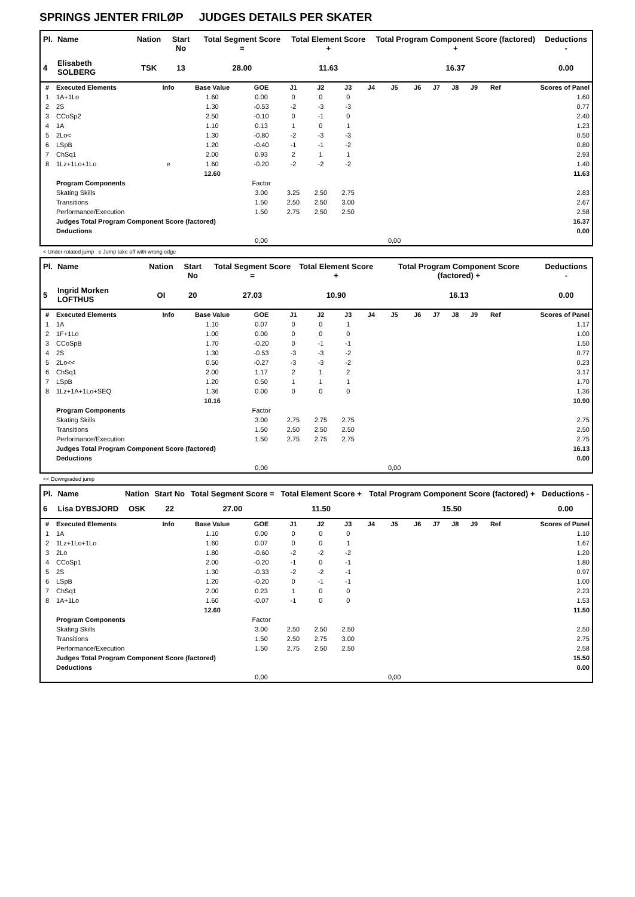SPRINGS JENTER FRILØP JUDGES DETAILS PER SKATER
| Pl. | Name | Nation | Start No | Total Segment Score = | Total Element Score + | Total Program Component Score (factored) + | Deductions - |
| --- | --- | --- | --- | --- | --- | --- | --- |
| 4 | Elisabeth SOLBERG | TSK | 13 | 28.00 | 11.63 | 16.37 | 0.00 |
| # | Executed Elements | Info | Base Value | GOE | J1 | J2 | J3 | J4 | J5 | J6 | J7 | J8 | J9 | Ref | Scores of Panel |
| 1 | 1A+1Lo | | 1.60 | 0.00 | 0 | 0 | 0 | | | | | | | | 1.60 |
| 2 | 2S | | 1.30 | -0.53 | -2 | -3 | -3 | | | | | | | | 0.77 |
| 3 | CCoSp2 | | 2.50 | -0.10 | 0 | -1 | 0 | | | | | | | | 2.40 |
| 4 | 1A | | 1.10 | 0.13 | 1 | 0 | 1 | | | | | | | | 1.23 |
| 5 | 2Lo< | | 1.30 | -0.80 | -2 | -3 | -3 | | | | | | | | 0.50 |
| 6 | LSpB | | 1.20 | -0.40 | -1 | -1 | -2 | | | | | | | | 0.80 |
| 7 | ChSq1 | | 2.00 | 0.93 | 2 | 1 | 1 | | | | | | | | 2.93 |
| 8 | 1Lz+1Lo+1Lo | e | 1.60 | -0.20 | -2 | -2 | -2 | | | | | | | | 1.40 |
| | | | 12.60 | | | | | | | | | | | | 11.63 |
| | Program Components | | | Factor | | | | | | | | | | | |
| | Skating Skills | | | 3.00 | 3.25 | 2.50 | 2.75 | | | | | | | | 2.83 |
| | Transitions | | | 1.50 | 2.50 | 2.50 | 3.00 | | | | | | | | 2.67 |
| | Performance/Execution | | | 1.50 | 2.75 | 2.50 | 2.50 | | | | | | | | 2.58 |
| | Judges Total Program Component Score (factored) | | | | | | | | | | | | | | 16.37 |
| | Deductions | | | | | | | | | | | | | | 0.00 |
| | | | | 0,00 | | | | | 0,00 | | | | | | |
< Under-rotated jump e Jump take off with wrong edge
| Pl. | Name | Nation | Start No | Total Segment Score = | Total Element Score + | Total Program Component Score (factored) + | Deductions - |
| --- | --- | --- | --- | --- | --- | --- | --- |
| 5 | Ingrid Morken LOFTHUS | OI | 20 | 27.03 | 10.90 | 16.13 | 0.00 |
| # | Executed Elements | Info | Base Value | GOE | J1 | J2 | J3 | J4 | J5 | J6 | J7 | J8 | J9 | Ref | Scores of Panel |
| 1 | 1A | | 1.10 | 0.07 | 0 | 0 | 1 | | | | | | | | 1.17 |
| 2 | 1F+1Lo | | 1.00 | 0.00 | 0 | 0 | 0 | | | | | | | | 1.00 |
| 3 | CCoSpB | | 1.70 | -0.20 | 0 | -1 | -1 | | | | | | | | 1.50 |
| 4 | 2S | | 1.30 | -0.53 | -3 | -3 | -2 | | | | | | | | 0.77 |
| 5 | 2Lo<< | | 0.50 | -0.27 | -3 | -3 | -2 | | | | | | | | 0.23 |
| 6 | ChSq1 | | 2.00 | 1.17 | 2 | 1 | 2 | | | | | | | | 3.17 |
| 7 | LSpB | | 1.20 | 0.50 | 1 | 1 | 1 | | | | | | | | 1.70 |
| 8 | 1Lz+1A+1Lo+SEQ | | 1.36 | 0.00 | 0 | 0 | 0 | | | | | | | | 1.36 |
| | | | 10.16 | | | | | | | | | | | | 10.90 |
| | Program Components | | | Factor | | | | | | | | | | | |
| | Skating Skills | | | 3.00 | 2.75 | 2.75 | 2.75 | | | | | | | | 2.75 |
| | Transitions | | | 1.50 | 2.50 | 2.50 | 2.50 | | | | | | | | 2.50 |
| | Performance/Execution | | | 1.50 | 2.75 | 2.75 | 2.75 | | | | | | | | 2.75 |
| | Judges Total Program Component Score (factored) | | | | | | | | | | | | | | 16.13 |
| | Deductions | | | | | | | | | | | | | | 0.00 |
| | | | | 0,00 | | | | | 0,00 | | | | | | |
<< Downgraded jump
| Pl. | Name | Nation | Start No | Total Segment Score = | Total Element Score + | Total Program Component Score (factored) + | Deductions - |
| --- | --- | --- | --- | --- | --- | --- | --- |
| 6 | Lisa DYBSJORD | OSK | 22 | 27.00 | 11.50 | 15.50 | 0.00 |
| # | Executed Elements | Info | Base Value | GOE | J1 | J2 | J3 | J4 | J5 | J6 | J7 | J8 | J9 | Ref | Scores of Panel |
| 1 | 1A | | 1.10 | 0.00 | 0 | 0 | 0 | | | | | | | | 1.10 |
| 2 | 1Lz+1Lo+1Lo | | 1.60 | 0.07 | 0 | 0 | 1 | | | | | | | | 1.67 |
| 3 | 2Lo | | 1.80 | -0.60 | -2 | -2 | -2 | | | | | | | | 1.20 |
| 4 | CCoSp1 | | 2.00 | -0.20 | -1 | 0 | -1 | | | | | | | | 1.80 |
| 5 | 2S | | 1.30 | -0.33 | -2 | -2 | -1 | | | | | | | | 0.97 |
| 6 | LSpB | | 1.20 | -0.20 | 0 | -1 | -1 | | | | | | | | 1.00 |
| 7 | ChSq1 | | 2.00 | 0.23 | 1 | 0 | 0 | | | | | | | | 2.23 |
| 8 | 1A+1Lo | | 1.60 | -0.07 | -1 | 0 | 0 | | | | | | | | 1.53 |
| | | | 12.60 | | | | | | | | | | | | 11.50 |
| | Program Components | | | Factor | | | | | | | | | | | |
| | Skating Skills | | | 3.00 | 2.50 | 2.50 | 2.50 | | | | | | | | 2.50 |
| | Transitions | | | 1.50 | 2.50 | 2.75 | 3.00 | | | | | | | | 2.75 |
| | Performance/Execution | | | 1.50 | 2.75 | 2.50 | 2.50 | | | | | | | | 2.58 |
| | Judges Total Program Component Score (factored) | | | | | | | | | | | | | | 15.50 |
| | Deductions | | | | | | | | | | | | | | 0.00 |
| | | | | 0,00 | | | | | 0,00 | | | | | | |